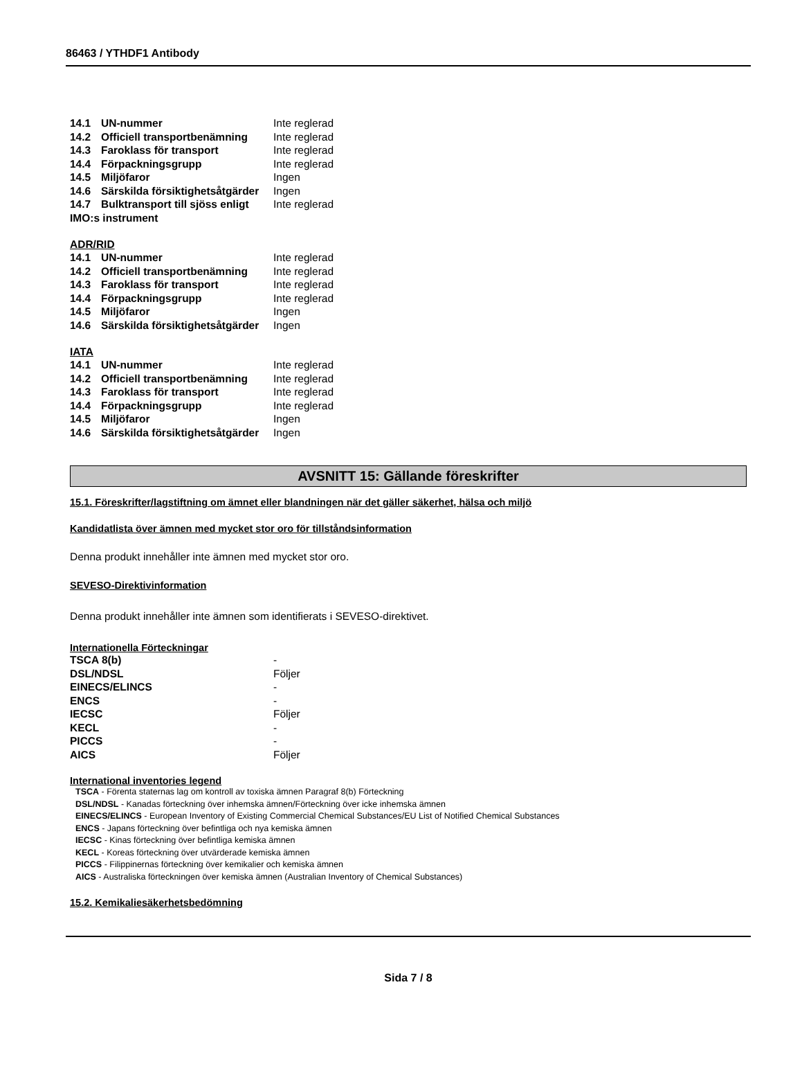86463 / YTHDF1 Antibody
| 14.1 | UN-nummer | Inte reglerad |
| 14.2 | Officiell transportbenämning | Inte reglerad |
| 14.3 | Faroklass för transport | Inte reglerad |
| 14.4 | Förpackningsgrupp | Inte reglerad |
| 14.5 | Miljöfaror | Ingen |
| 14.6 | Särskilda försiktighetsåtgärder | Ingen |
| 14.7 | Bulktransport till sjöss enligt | Inte reglerad |
| IMO:s instrument | | |
ADR/RID
| 14.1 | UN-nummer | Inte reglerad |
| 14.2 | Officiell transportbenämning | Inte reglerad |
| 14.3 | Faroklass för transport | Inte reglerad |
| 14.4 | Förpackningsgrupp | Inte reglerad |
| 14.5 | Miljöfaror | Ingen |
| 14.6 | Särskilda försiktighetsåtgärder | Ingen |
IATA
| 14.1 | UN-nummer | Inte reglerad |
| 14.2 | Officiell transportbenämning | Inte reglerad |
| 14.3 | Faroklass för transport | Inte reglerad |
| 14.4 | Förpackningsgrupp | Inte reglerad |
| 14.5 | Miljöfaror | Ingen |
| 14.6 | Särskilda försiktighetsåtgärder | Ingen |
AVSNITT 15: Gällande föreskrifter
15.1. Föreskrifter/lagstiftning om ämnet eller blandningen när det gäller säkerhet, hälsa och miljö
Kandidatlista över ämnen med mycket stor oro för tillståndsinformation
Denna produkt innehåller inte ämnen med mycket stor oro.
SEVESO-Direktivinformation
Denna produkt innehåller inte ämnen som identifierats i SEVESO-direktivet.
Internationella Förteckningar
| TSCA 8(b) | - |
| DSL/NDSL | Följer |
| EINECS/ELINCS | - |
| ENCS | - |
| IECSC | Följer |
| KECL | - |
| PICCS | - |
| AICS | Följer |
International inventories legend
TSCA - Förenta staternas lag om kontroll av toxiska ämnen Paragraf 8(b) Förteckning
DSL/NDSL - Kanadas förteckning över inhemska ämnen/Förteckning över icke inhemska ämnen
EINECS/ELINCS - European Inventory of Existing Commercial Chemical Substances/EU List of Notified Chemical Substances
ENCS - Japans förteckning över befintliga och nya kemiska ämnen
IECSC - Kinas förteckning över befintliga kemiska ämnen
KECL - Koreas förteckning över utvärderade kemiska ämnen
PICCS - Filippinernas förteckning över kemikalier och kemiska ämnen
AICS - Australiska förteckningen över kemiska ämnen (Australian Inventory of Chemical Substances)
15.2. Kemikaliesäkerhetsbedömning
Sida 7 / 8